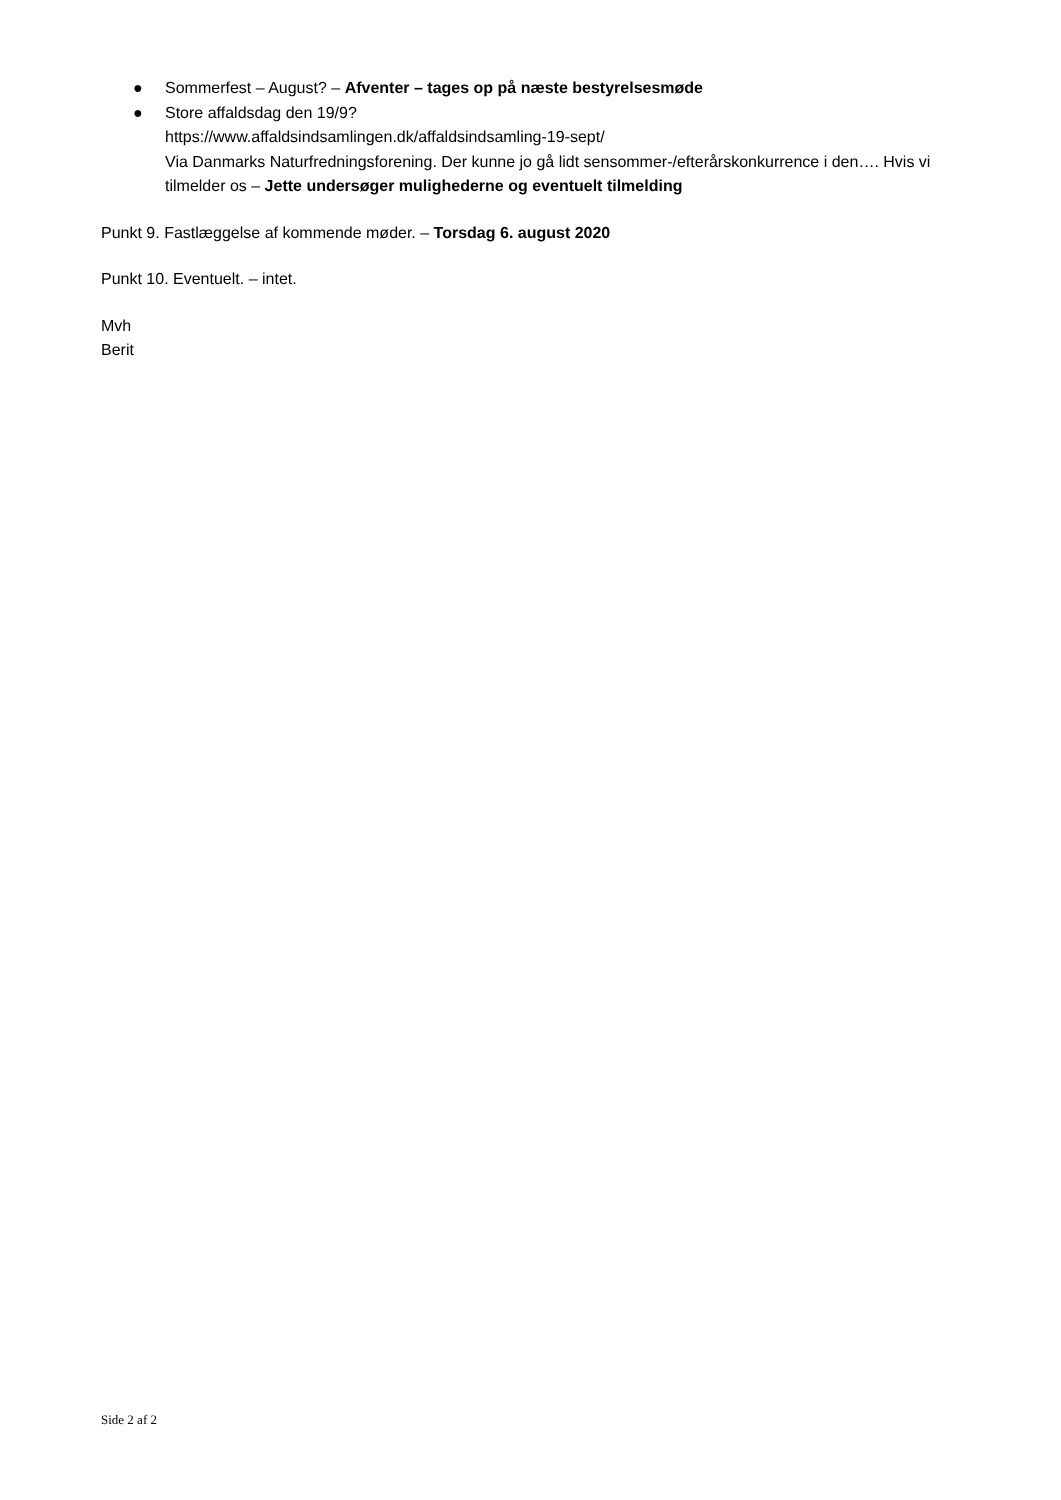● Sommerfest – August? – Afventer – tages op på næste bestyrelsesmøde
● Store affaldsdag den 19/9?
https://www.affaldsindsamlingen.dk/affaldsindsamling-19-sept/
Via Danmarks Naturfredningsforening. Der kunne jo gå lidt sensommer-/efterårskonkurrence i den…. Hvis vi tilmelder os – Jette undersøger mulighederne og eventuelt tilmelding
Punkt 9. Fastlæggelse af kommende møder. – Torsdag 6. august 2020
Punkt 10. Eventuelt. – intet.
Mvh
Berit
Side 2 af 2